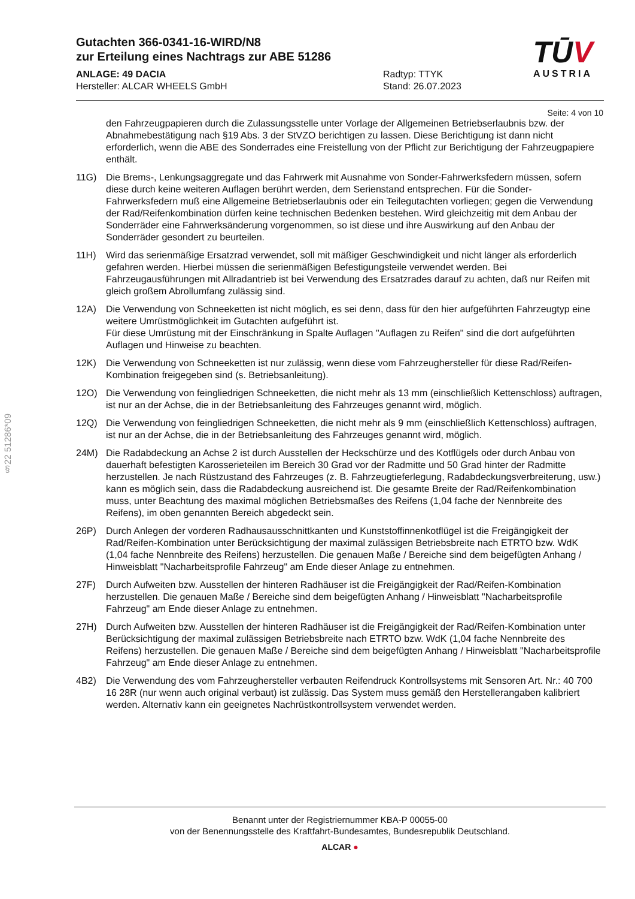Gutachten 366-0341-16-WIRD/N8
zur Erteilung eines Nachtrags zur ABE 51286
ANLAGE: 49 DACIA
Hersteller: ALCAR WHEELS GmbH
Radtyp: TTYK
Stand: 26.07.2023
TŪV
AUSTRIA
Seite: 4 von 10
den Fahrzeugpapieren durch die Zulassungsstelle unter Vorlage der Allgemeinen Betriebserlaubnis bzw. der Abnahmebestätigung nach §19 Abs. 3 der StVZO berichtigen zu lassen. Diese Berichtigung ist dann nicht erforderlich, wenn die ABE des Sonderrades eine Freistellung von der Pflicht zur Berichtigung der Fahrzeugpapiere enthält.
11G) Die Brems-, Lenkungsaggregate und das Fahrwerk mit Ausnahme von Sonder-Fahrwerksfedern müssen, sofern diese durch keine weiteren Auflagen berührt werden, dem Serienstand entsprechen. Für die Sonder-Fahrwerksfedern muß eine Allgemeine Betriebserlaubnis oder ein Teilegutachten vorliegen; gegen die Verwendung der Rad/Reifenkombination dürfen keine technischen Bedenken bestehen. Wird gleichzeitig mit dem Anbau der Sonderräder eine Fahrwerksänderung vorgenommen, so ist diese und ihre Auswirkung auf den Anbau der Sonderräder gesondert zu beurteilen.
11H) Wird das serienmäßige Ersatzrad verwendet, soll mit mäßiger Geschwindigkeit und nicht länger als erforderlich gefahren werden. Hierbei müssen die serienmäßigen Befestigungsteile verwendet werden. Bei Fahrzeugausführungen mit Allradantrieb ist bei Verwendung des Ersatzrades darauf zu achten, daß nur Reifen mit gleich großem Abrollumfang zulässig sind.
12A) Die Verwendung von Schneeketten ist nicht möglich, es sei denn, dass für den hier aufgeführten Fahrzeugtyp eine weitere Umrüstmöglichkeit im Gutachten aufgeführt ist.
Für diese Umrüstung mit der Einschränkung in Spalte Auflagen "Auflagen zu Reifen" sind die dort aufgeführten Auflagen und Hinweise zu beachten.
12K) Die Verwendung von Schneeketten ist nur zulässig, wenn diese vom Fahrzeughersteller für diese Rad/Reifen-Kombination freigegeben sind (s. Betriebsanleitung).
12O) Die Verwendung von feingliedrigen Schneeketten, die nicht mehr als 13 mm (einschließlich Kettenschloss) auftragen, ist nur an der Achse, die in der Betriebsanleitung des Fahrzeuges genannt wird, möglich.
12Q) Die Verwendung von feingliedrigen Schneeketten, die nicht mehr als 9 mm (einschließlich Kettenschloss) auftragen, ist nur an der Achse, die in der Betriebsanleitung des Fahrzeuges genannt wird, möglich.
24M) Die Radabdeckung an Achse 2 ist durch Ausstellen der Heckschürze und des Kotflügels oder durch Anbau von dauerhaft befestigten Karosserieteilen im Bereich 30 Grad vor der Radmitte und 50 Grad hinter der Radmitte herzustellen. Je nach Rüstzustand des Fahrzeuges (z. B. Fahrzeugtieferlegung, Radabdeckungsverbreiterung, usw.) kann es möglich sein, dass die Radabdeckung ausreichend ist. Die gesamte Breite der Rad/Reifenkombination muss, unter Beachtung des maximal möglichen Betriebsmaßes des Reifens (1,04 fache der Nennbreite des Reifens), im oben genannten Bereich abgedeckt sein.
26P) Durch Anlegen der vorderen Radhausausschnittkanten und Kunststoffinnenkotflügel ist die Freigängigkeit der Rad/Reifen-Kombination unter Berücksichtigung der maximal zulässigen Betriebsbreite nach ETRTO bzw. WdK (1,04 fache Nennbreite des Reifens) herzustellen. Die genauen Maße / Bereiche sind dem beigefügten Anhang / Hinweisblatt "Nacharbeitsprofile Fahrzeug" am Ende dieser Anlage zu entnehmen.
27F) Durch Aufweiten bzw. Ausstellen der hinteren Radhäuser ist die Freigängigkeit der Rad/Reifen-Kombination herzustellen. Die genauen Maße / Bereiche sind dem beigefügten Anhang / Hinweisblatt "Nacharbeitsprofile Fahrzeug" am Ende dieser Anlage zu entnehmen.
27H) Durch Aufweiten bzw. Ausstellen der hinteren Radhäuser ist die Freigängigkeit der Rad/Reifen-Kombination unter Berücksichtigung der maximal zulässigen Betriebsbreite nach ETRTO bzw. WdK (1,04 fache Nennbreite des Reifens) herzustellen. Die genauen Maße / Bereiche sind dem beigefügten Anhang / Hinweisblatt "Nacharbeitsprofile Fahrzeug" am Ende dieser Anlage zu entnehmen.
4B2) Die Verwendung des vom Fahrzeughersteller verbauten Reifendruck Kontrollsystems mit Sensoren Art. Nr.: 40 700 16 28R (nur wenn auch original verbaut) ist zulässig. Das System muss gemäß den Herstellerangaben kalibriert werden. Alternativ kann ein geeignetes Nachrüstkontrollsystem verwendet werden.
§22 51286*09
Benannt unter der Registriernummer KBA-P 00055-00
von der Benennungsstelle des Kraftfahrt-Bundesamtes, Bundesrepublik Deutschland.
ALCAR ●